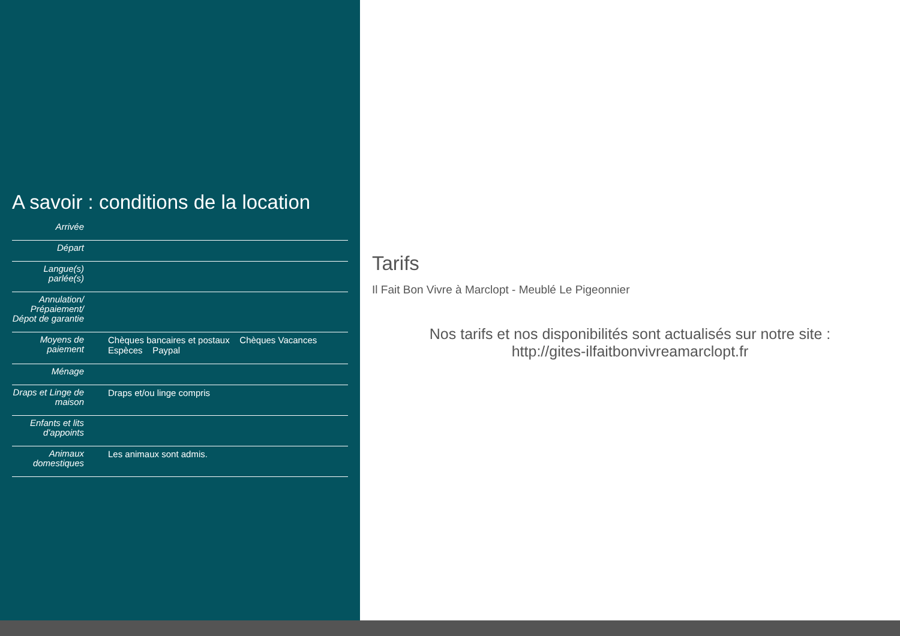A savoir : conditions de la location
| Arrivée | |
| Départ | |
| Langue(s) parlée(s) | |
| Annulation/ Prépaiement/ Dépot de garantie | |
| Moyens de paiement | Chèques bancaires et postaux Chèques Vacances Espèces Paypal |
| Ménage | |
| Draps et Linge de maison | Draps et/ou linge compris |
| Enfants et lits d'appoints | |
| Animaux domestiques | Les animaux sont admis. |
Tarifs
Il Fait Bon Vivre à Marclopt - Meublé Le Pigeonnier
Nos tarifs et nos disponibilités sont actualisés sur notre site :
http://gites-ilfaitbonvivreamarclopt.fr